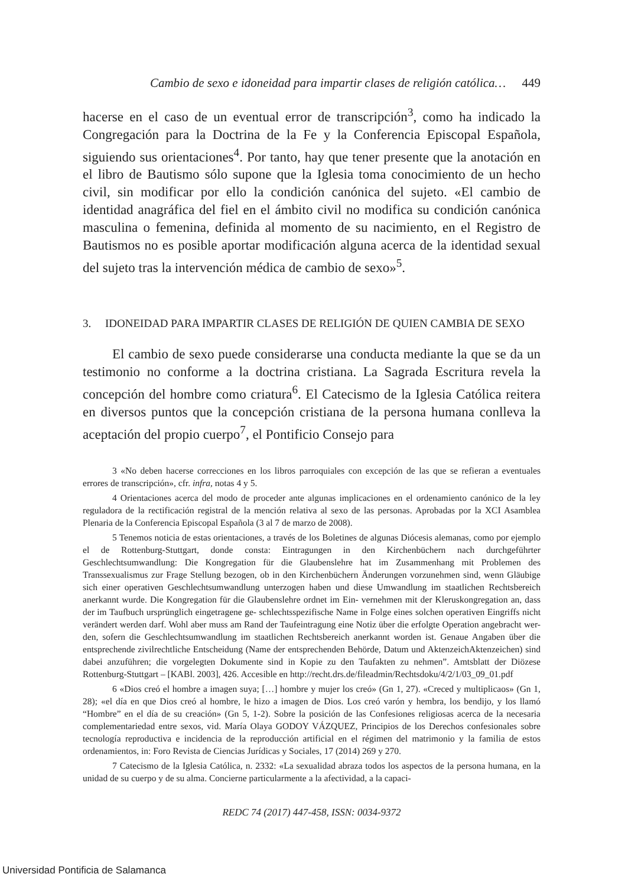Cambio de sexo e idoneidad para impartir clases de religión católica… 449
hacerse en el caso de un eventual error de transcripción<sup>3</sup>, como ha indicado la Congregación para la Doctrina de la Fe y la Conferencia Episcopal Española, siguiendo sus orientaciones<sup>4</sup>. Por tanto, hay que tener presente que la anotación en el libro de Bautismo sólo supone que la Iglesia toma conocimiento de un hecho civil, sin modificar por ello la condición canónica del sujeto. «El cambio de identidad anagráfica del fiel en el ámbito civil no modifica su condición canónica masculina o femenina, definida al momento de su nacimiento, en el Registro de Bautismos no es posible aportar modificación alguna acerca de la identidad sexual del sujeto tras la intervención médica de cambio de sexo»<sup>5</sup>.
3. IDONEIDAD PARA IMPARTIR CLASES DE RELIGIÓN DE QUIEN CAMBIA DE SEXO
El cambio de sexo puede considerarse una conducta mediante la que se da un testimonio no conforme a la doctrina cristiana. La Sagrada Escritura revela la concepción del hombre como criatura<sup>6</sup>. El Catecismo de la Iglesia Católica reitera en diversos puntos que la concepción cristiana de la persona humana conlleva la aceptación del propio cuerpo<sup>7</sup>, el Pontificio Consejo para
3 «No deben hacerse correcciones en los libros parroquiales con excepción de las que se refieran a eventuales errores de transcripción», cfr. infra, notas 4 y 5.
4 Orientaciones acerca del modo de proceder ante algunas implicaciones en el ordenamiento canónico de la ley reguladora de la rectificación registral de la mención relativa al sexo de las personas. Aprobadas por la XCI Asamblea Plenaria de la Conferencia Episcopal Española (3 al 7 de marzo de 2008).
5 Tenemos noticia de estas orientaciones, a través de los Boletines de algunas Diócesis alemanas, como por ejemplo el de Rottenburg-Stuttgart, donde consta: Eintragungen in den Kirchenbüchern nach durchgeführter Geschlechtsumwandlung: Die Kongregation für die Glaubenslehre hat im Zusammenhang mit Problemen des Transsexualismus zur Frage Stellung bezogen, ob in den Kirchenbüchern Änderungen vorzunehmen sind, wenn Gläubige sich einer operativen Geschlechtsumwandlung unterzogen haben und diese Umwandlung im staatlichen Rechtsbereich anerkannt wurde. Die Kongregation für die Glaubenslehre ordnet im Ein- vernehmen mit der Kleruskongregation an, dass der im Taufbuch ursprünglich eingetragene ge- schlechtsspezifische Name in Folge eines solchen operativen Eingriffs nicht verändert werden darf. Wohl aber muss am Rand der Taufeintragung eine Notiz über die erfolgte Operation angebracht wer- den, sofern die Geschlechtsumwandlung im staatlichen Rechtsbereich anerkannt worden ist. Genaue Angaben über die entsprechende zivilrechtliche Entscheidung (Name der entsprechenden Behörde, Datum und AktenzeichAktenzeichen) sind dabei anzuführen; die vorgelegten Dokumente sind in Kopie zu den Taufakten zu nehmen”. Amtsblatt der Diözese Rottenburg-Stuttgart – [KABl. 2003], 426. Accesible en http://recht.drs.de/fileadmin/Rechtsdoku/4/2/1/03_09_01.pdf
6 «Dios creó el hombre a imagen suya; […] hombre y mujer los creó» (Gn 1, 27). «Creced y multiplicaos» (Gn 1, 28); «el día en que Dios creó al hombre, le hizo a imagen de Dios. Los creó varón y hembra, los bendijo, y los llamó “Hombre” en el día de su creación» (Gn 5, 1-2). Sobre la posición de las Confesiones religiosas acerca de la necesaria complementariedad entre sexos, vid. María Olaya GODOY VÁZQUEZ, Principios de los Derechos confesionales sobre tecnología reproductiva e incidencia de la reproducción artificial en el régimen del matrimonio y la familia de estos ordenamientos, in: Foro Revista de Ciencias Jurídicas y Sociales, 17 (2014) 269 y 270.
7 Catecismo de la Iglesia Católica, n. 2332: «La sexualidad abraza todos los aspectos de la persona humana, en la unidad de su cuerpo y de su alma. Concierne particularmente a la afectividad, a la capaci-
REDC 74 (2017) 447-458, ISSN: 0034-9372
Universidad Pontificia de Salamanca